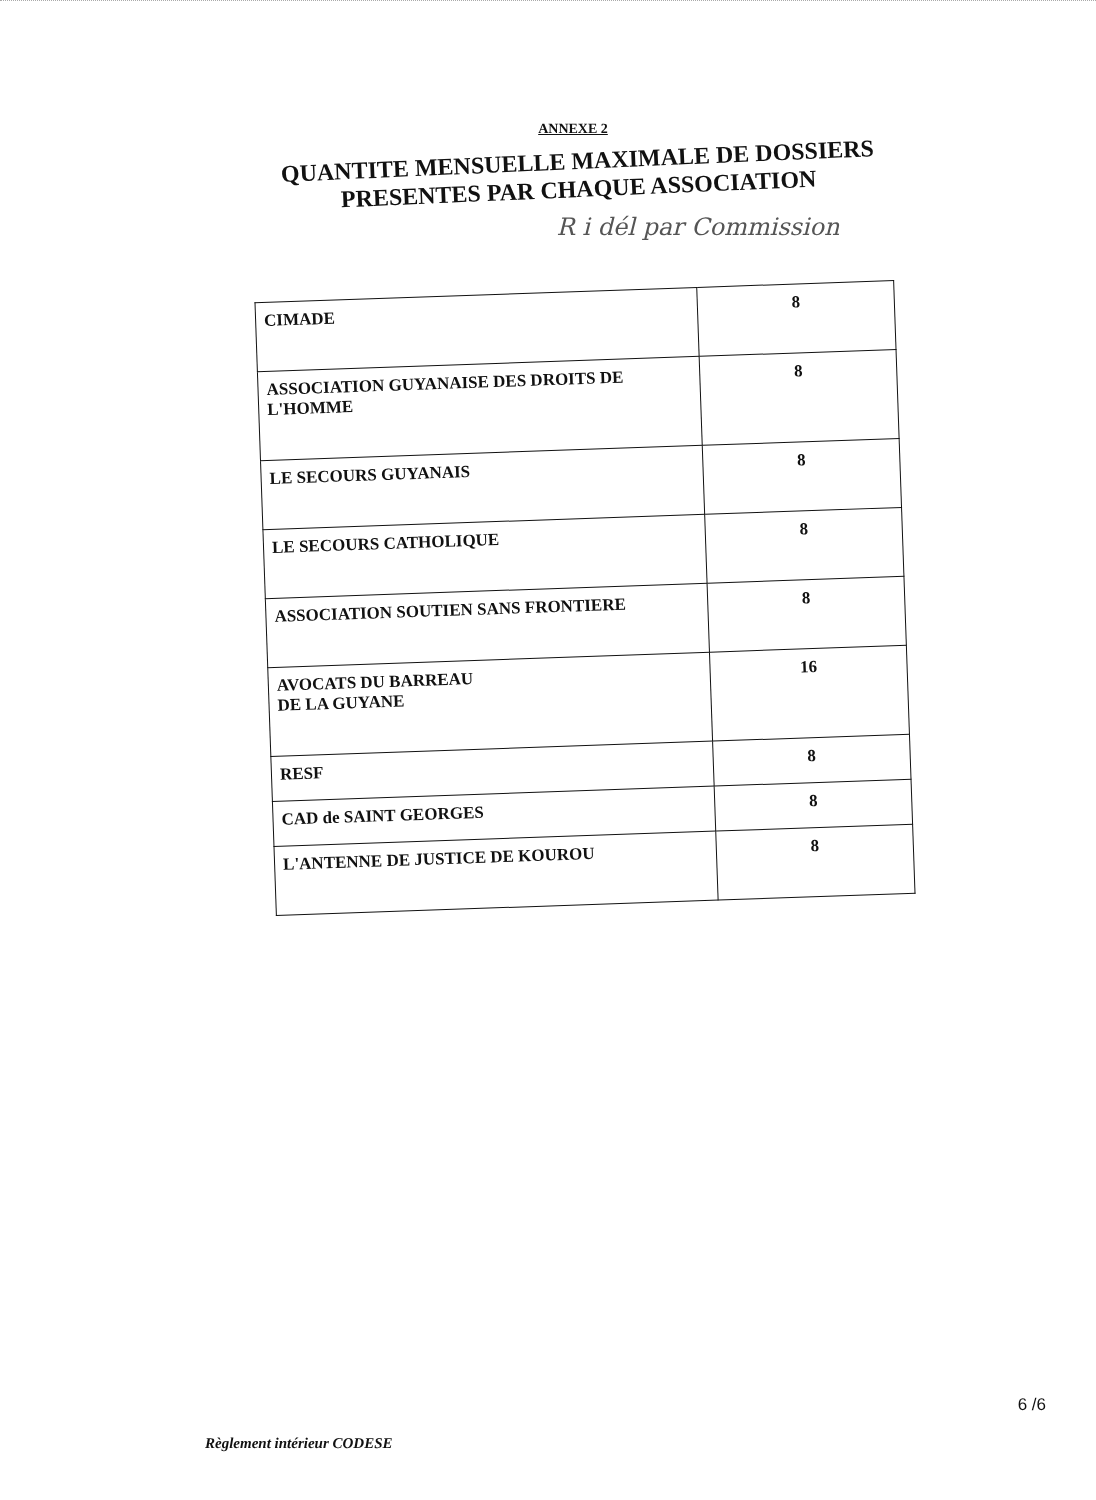ANNEXE 2
QUANTITE MENSUELLE MAXIMALE DE DOSSIERS
PRESENTES PAR CHAQUE ASSOCIATION
R i dél par Commission
| CIMADE | 8 |
| ASSOCIATION GUYANAISE DES DROITS DE L'HOMME | 8 |
| LE SECOURS GUYANAIS | 8 |
| LE SECOURS CATHOLIQUE | 8 |
| ASSOCIATION SOUTIEN SANS FRONTIERE | 8 |
| AVOCATS DU BARREAU DE LA GUYANE | 16 |
| RESF | 8 |
| CAD de SAINT GEORGES | 8 |
| L'ANTENNE DE JUSTICE DE KOUROU | 8 |
6 /6
Règlement intérieur CODESE